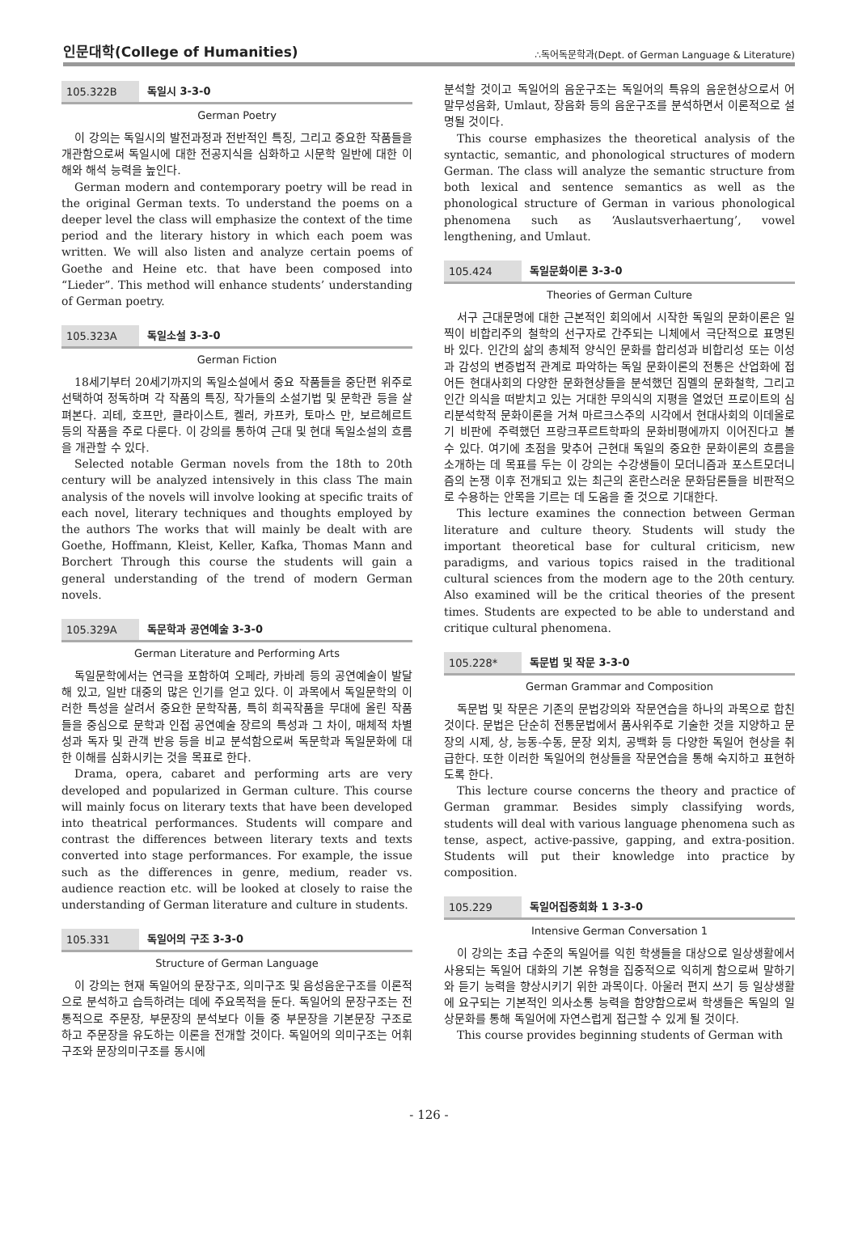인문대학(College of Humanities) ∴독어독문학과(Dept. of German Language & Literature)
105.322B 독일시 3-3-0
German Poetry
이 강의는 독일시의 발전과정과 전반적인 특징, 그리고 중요한 작품들을 개관함으로써 독일시에 대한 전공지식을 심화하고 시문학 일반에 대한 이해와 해석 능력을 높인다.
German modern and contemporary poetry will be read in the original German texts. To understand the poems on a deeper level the class will emphasize the context of the time period and the literary history in which each poem was written. We will also listen and analyze certain poems of Goethe and Heine etc. that have been composed into “Lieder”. This method will enhance students’ understanding of German poetry.
105.323A 독일소설 3-3-0
German Fiction
18세기부터 20세기까지의 독일소설에서 중요 작품들을 중단편 위주로 선택하여 정독하며 각 작품의 특징, 작가들의 소설기법 및 문학관 등을 살펴본다. 괴테, 호프만, 클라이스트, 켈러, 카프카, 토마스 만, 보르헤르트 등의 작품을 주로 다룬다. 이 강의를 통하여 근대 및 현대 독일소설의 흐름을 개관할 수 있다.
Selected notable German novels from the 18th to 20th century will be analyzed intensively in this class The main analysis of the novels will involve looking at specific traits of each novel, literary techniques and thoughts employed by the authors The works that will mainly be dealt with are Goethe, Hoffmann, Kleist, Keller, Kafka, Thomas Mann and Borchert Through this course the students will gain a general understanding of the trend of modern German novels.
105.329A 독문학과 공연예술 3-3-0
German Literature and Performing Arts
독일문학에서는 연극을 포함하여 오페라, 카바레 등의 공연예술이 발달해 있고, 일반 대중의 많은 인기를 얻고 있다. 이 과목에서 독일문학의 이러한 특성을 살려서 중요한 문학작품, 특히 희곡작품을 무대에 올린 작품들을 중심으로 문학과 인접 공연예술 장르의 특성과 그 차이, 매체적 차별성과 독자 및 관객 반응 등을 비교 분석함으로써 독문학과 독일문화에 대한 이해를 심화시키는 것을 목표로 한다.
Drama, opera, cabaret and performing arts are very developed and popularized in German culture. This course will mainly focus on literary texts that have been developed into theatrical performances. Students will compare and contrast the differences between literary texts and texts converted into stage performances. For example, the issue such as the differences in genre, medium, reader vs. audience reaction etc. will be looked at closely to raise the understanding of German literature and culture in students.
105.331 독일어의 구조 3-3-0
Structure of German Language
이 강의는 현재 독일어의 문장구조, 의미구조 및 음성음운구조를 이론적으로 분석하고 습득하려는 데에 주요목적을 둔다. 독일어의 문장구조는 전통적으로 주문장, 부문장의 분석보다 이들 중 부문장을 기본문장 구조로 하고 주문장을 유도하는 이론을 전개할 것이다. 독일어의 의미구조는 어휘구조와 문장의미구조를 동시에
분석할 것이고 독일어의 음운구조는 독일어의 특유의 음운현상으로서 어말무성음화, Umlaut, 장음화 등의 음운구조를 분석하면서 이론적으로 설명될 것이다.
This course emphasizes the theoretical analysis of the syntactic, semantic, and phonological structures of modern German. The class will analyze the semantic structure from both lexical and sentence semantics as well as the phonological structure of German in various phonological phenomena such as ‘Auslautsverhaertung’, vowel lengthening, and Umlaut.
105.424 독일문화이론 3-3-0
Theories of German Culture
서구 근대문명에 대한 근본적인 회의에서 시작한 독일의 문화이론은 일찍이 비합리주의 철학의 선구자로 간주되는 니체에서 극단적으로 표명된 바 있다. 인간의 삶의 총체적 양식인 문화를 합리성과 비합리성 또는 이성과 감성의 변증법적 관계로 파악하는 독일 문화이론의 전통은 산업화에 접어든 현대사회의 다양한 문화현상들을 분석했던 짐멜의 문화철학, 그리고 인간 의식을 떠받치고 있는 거대한 무의식의 지평을 열었던 프로이트의 심리분석학적 문화이론을 거쳐 마르크스주의 시각에서 현대사회의 이데올로기 비판에 주력했던 프랑크푸르트학파의 문화비평에까지 이어진다고 볼 수 있다. 여기에 초점을 맞추어 근현대 독일의 중요한 문화이론의 흐름을 소개하는 데 목표를 두는 이 강의는 수강생들이 모더니즘과 포스트모더니즘의 논쟁 이후 전개되고 있는 최근의 혼란스러운 문화담론들을 비판적으로 수용하는 안목을 기르는 데 도움을 줄 것으로 기대한다.
This lecture examines the connection between German literature and culture theory. Students will study the important theoretical base for cultural criticism, new paradigms, and various topics raised in the traditional cultural sciences from the modern age to the 20th century. Also examined will be the critical theories of the present times. Students are expected to be able to understand and critique cultural phenomena.
105.228* 독문법 및 작문 3-3-0
German Grammar and Composition
독문법 및 작문은 기존의 문법강의와 작문연습을 하나의 과목으로 합친 것이다. 문법은 단순히 전통문법에서 품사위주로 기술한 것을 지양하고 문장의 시제, 상, 능동-수동, 문장 외치, 공백화 등 다양한 독일어 현상을 취급한다. 또한 이러한 독일어의 현상들을 작문연습을 통해 숙지하고 표현하도록 한다.
This lecture course concerns the theory and practice of German grammar. Besides simply classifying words, students will deal with various language phenomena such as tense, aspect, active-passive, gapping, and extra-position. Students will put their knowledge into practice by composition.
105.229 독일어집중회화 1 3-3-0
Intensive German Conversation 1
이 강의는 초급 수준의 독일어를 익힌 학생들을 대상으로 일상생활에서 사용되는 독일어 대화의 기본 유형을 집중적으로 익히게 함으로써 말하기와 듣기 능력을 향상시키기 위한 과목이다. 아울러 편지 쓰기 등 일상생활에 요구되는 기본적인 의사소통 능력을 함양함으로써 학생들은 독일의 일상문화를 통해 독일어에 자연스럽게 접근할 수 있게 될 것이다.
This course provides beginning students of German with
- 126 -